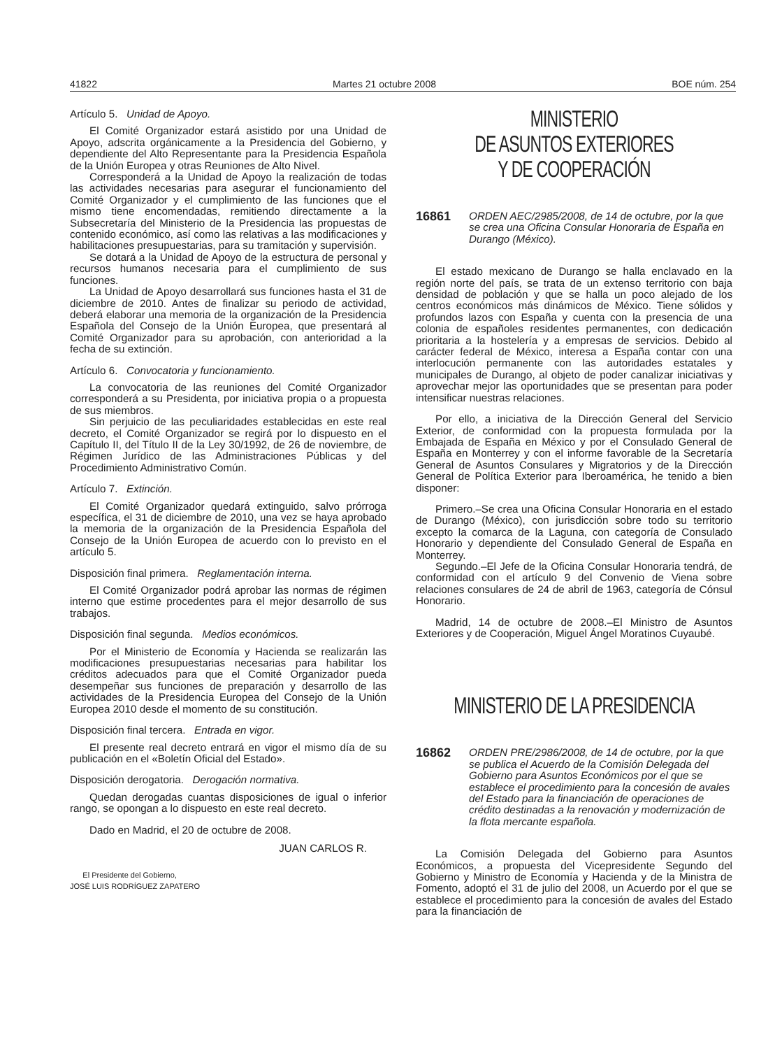41822 Martes 21 octubre 2008 BOE núm. 254
Artículo 5. Unidad de Apoyo.
El Comité Organizador estará asistido por una Unidad de Apoyo, adscrita orgánicamente a la Presidencia del Gobierno, y dependiente del Alto Representante para la Presidencia Española de la Unión Europea y otras Reuniones de Alto Nivel.
Corresponderá a la Unidad de Apoyo la realización de todas las actividades necesarias para asegurar el funcionamiento del Comité Organizador y el cumplimiento de las funciones que el mismo tiene encomendadas, remitiendo directamente a la Subsecretaría del Ministerio de la Presidencia las propuestas de contenido económico, así como las relativas a las modificaciones y habilitaciones presupuestarias, para su tramitación y supervisión.
Se dotará a la Unidad de Apoyo de la estructura de personal y recursos humanos necesaria para el cumplimiento de sus funciones.
La Unidad de Apoyo desarrollará sus funciones hasta el 31 de diciembre de 2010. Antes de finalizar su periodo de actividad, deberá elaborar una memoria de la organización de la Presidencia Española del Consejo de la Unión Europea, que presentará al Comité Organizador para su aprobación, con anterioridad a la fecha de su extinción.
Artículo 6. Convocatoria y funcionamiento.
La convocatoria de las reuniones del Comité Organizador corresponderá a su Presidenta, por iniciativa propia o a propuesta de sus miembros.
Sin perjuicio de las peculiaridades establecidas en este real decreto, el Comité Organizador se regirá por lo dispuesto en el Capítulo II, del Título II de la Ley 30/1992, de 26 de noviembre, de Régimen Jurídico de las Administraciones Públicas y del Procedimiento Administrativo Común.
Artículo 7. Extinción.
El Comité Organizador quedará extinguido, salvo prórroga específica, el 31 de diciembre de 2010, una vez se haya aprobado la memoria de la organización de la Presidencia Española del Consejo de la Unión Europea de acuerdo con lo previsto en el artículo 5.
Disposición final primera. Reglamentación interna.
El Comité Organizador podrá aprobar las normas de régimen interno que estime procedentes para el mejor desarrollo de sus trabajos.
Disposición final segunda. Medios económicos.
Por el Ministerio de Economía y Hacienda se realizarán las modificaciones presupuestarias necesarias para habilitar los créditos adecuados para que el Comité Organizador pueda desempeñar sus funciones de preparación y desarrollo de las actividades de la Presidencia Europea del Consejo de la Unión Europea 2010 desde el momento de su constitución.
Disposición final tercera. Entrada en vigor.
El presente real decreto entrará en vigor el mismo día de su publicación en el «Boletín Oficial del Estado».
Disposición derogatoria. Derogación normativa.
Quedan derogadas cuantas disposiciones de igual o inferior rango, se opongan a lo dispuesto en este real decreto.
Dado en Madrid, el 20 de octubre de 2008.
JUAN CARLOS R.
El Presidente del Gobierno,
JOSÉ LUIS RODRÍGUEZ ZAPATERO
MINISTERIO
DE ASUNTOS EXTERIORES
Y DE COOPERACIÓN
16861 ORDEN AEC/2985/2008, de 14 de octubre, por la que se crea una Oficina Consular Honoraria de España en Durango (México).
El estado mexicano de Durango se halla enclavado en la región norte del país, se trata de un extenso territorio con baja densidad de población y que se halla un poco alejado de los centros económicos más dinámicos de México. Tiene sólidos y profundos lazos con España y cuenta con la presencia de una colonia de españoles residentes permanentes, con dedicación prioritaria a la hostelería y a empresas de servicios. Debido al carácter federal de México, interesa a España contar con una interlocución permanente con las autoridades estatales y municipales de Durango, al objeto de poder canalizar iniciativas y aprovechar mejor las oportunidades que se presentan para poder intensificar nuestras relaciones.
Por ello, a iniciativa de la Dirección General del Servicio Exterior, de conformidad con la propuesta formulada por la Embajada de España en México y por el Consulado General de España en Monterrey y con el informe favorable de la Secretaría General de Asuntos Consulares y Migratorios y de la Dirección General de Política Exterior para Iberoamérica, he tenido a bien disponer:
Primero.–Se crea una Oficina Consular Honoraria en el estado de Durango (México), con jurisdicción sobre todo su territorio excepto la comarca de la Laguna, con categoría de Consulado Honorario y dependiente del Consulado General de España en Monterrey.
Segundo.–El Jefe de la Oficina Consular Honoraria tendrá, de conformidad con el artículo 9 del Convenio de Viena sobre relaciones consulares de 24 de abril de 1963, categoría de Cónsul Honorario.
Madrid, 14 de octubre de 2008.–El Ministro de Asuntos Exteriores y de Cooperación, Miguel Ángel Moratinos Cuyaubé.
MINISTERIO DE LA PRESIDENCIA
16862 ORDEN PRE/2986/2008, de 14 de octubre, por la que se publica el Acuerdo de la Comisión Delegada del Gobierno para Asuntos Económicos por el que se establece el procedimiento para la concesión de avales del Estado para la financiación de operaciones de crédito destinadas a la renovación y modernización de la flota mercante española.
La Comisión Delegada del Gobierno para Asuntos Económicos, a propuesta del Vicepresidente Segundo del Gobierno y Ministro de Economía y Hacienda y de la Ministra de Fomento, adoptó el 31 de julio del 2008, un Acuerdo por el que se establece el procedimiento para la concesión de avales del Estado para la financiación de